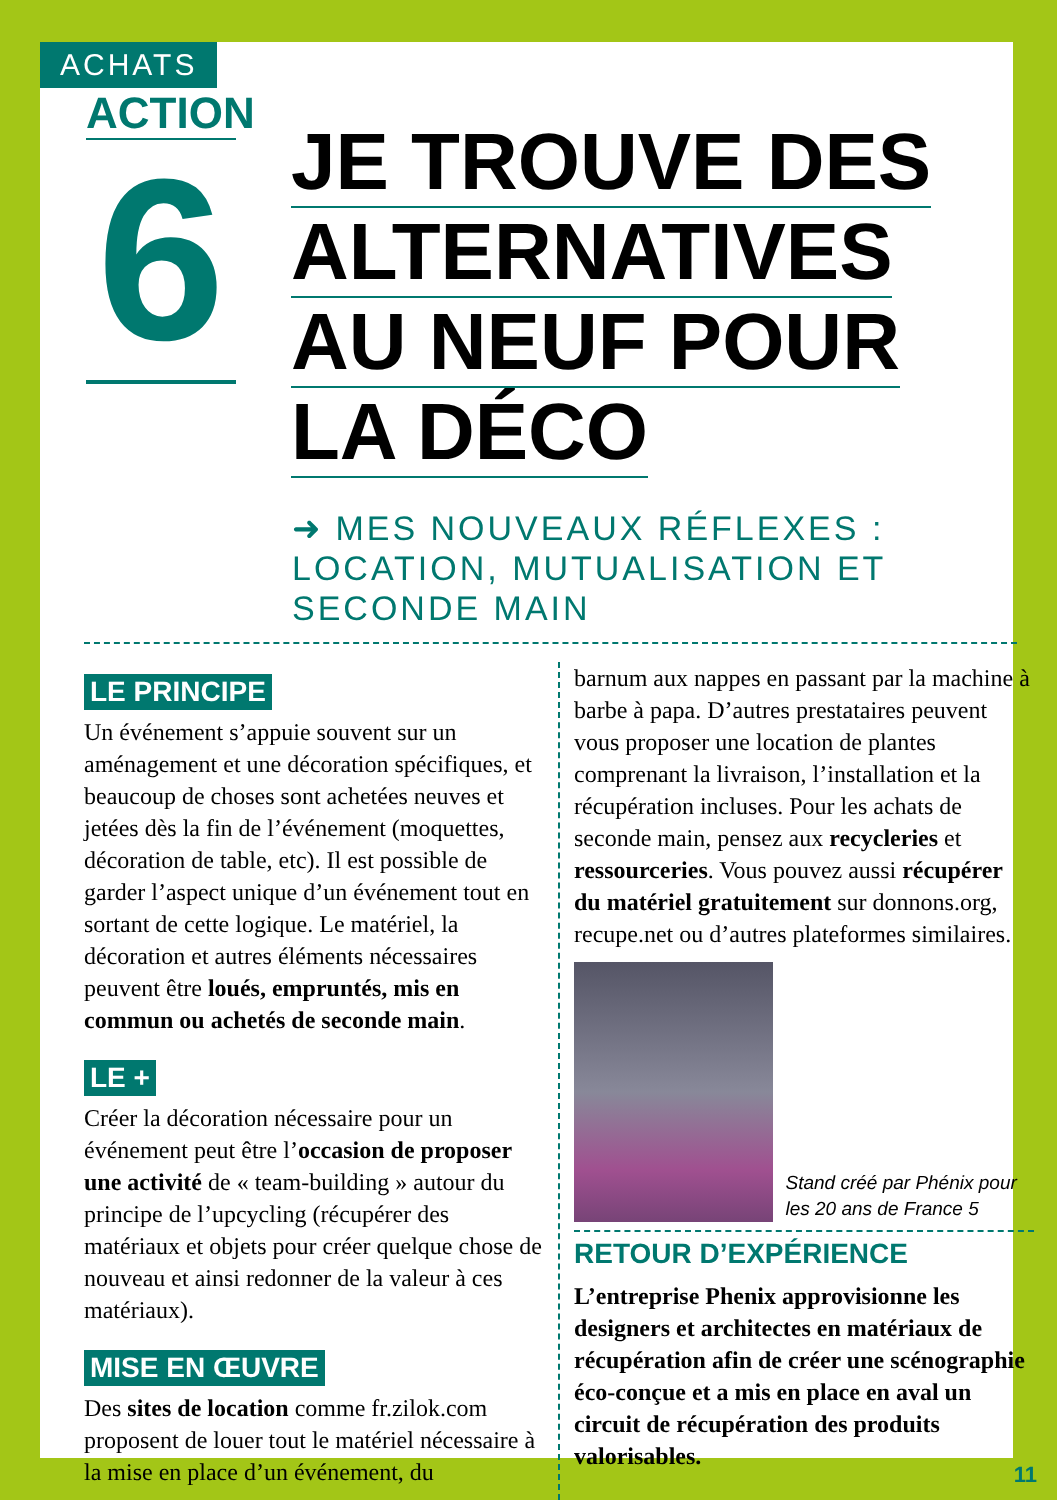ACHATS
ACTION
6
JE TROUVE DES
ALTERNATIVES
AU NEUF POUR
LA DÉCO
➜ MES NOUVEAUX RÉFLEXES : LOCATION, MUTUALISATION ET SECONDE MAIN
LE PRINCIPE
Un événement s’appuie souvent sur un aménagement et une décoration spécifiques, et beaucoup de choses sont achetées neuves et jetées dès la fin de l’événement (moquettes, décoration de table, etc). Il est possible de garder l’aspect unique d’un événement tout en sortant de cette logique. Le matériel, la décoration et autres éléments nécessaires peuvent être loués, empruntés, mis en commun ou achetés de seconde main.
LE +
Créer la décoration nécessaire pour un événement peut être l’occasion de proposer une activité de « team-building » autour du principe de l’upcycling (récupérer des matériaux et objets pour créer quelque chose de nouveau et ainsi redonner de la valeur à ces matériaux).
MISE EN ŒUVRE
Des sites de location comme fr.zilok.com proposent de louer tout le matériel nécessaire à la mise en place d’un événement, du
barnum aux nappes en passant par la machine à barbe à papa. D’autres prestataires peuvent vous proposer une location de plantes comprenant la livraison, l’installation et la récupération incluses. Pour les achats de seconde main, pensez aux recycleries et ressourceries. Vous pouvez aussi récupérer du matériel gratuitement sur donnons.org, recupe.net ou d’autres plateformes similaires.
Stand créé par Phénix pour les 20 ans de France 5
RETOUR D’EXPÉRIENCE
L’entreprise Phenix approvisionne les designers et architectes en matériaux de récupération afin de créer une scénographie éco-conçue et a mis en place en aval un circuit de récupération des produits valorisables.
11